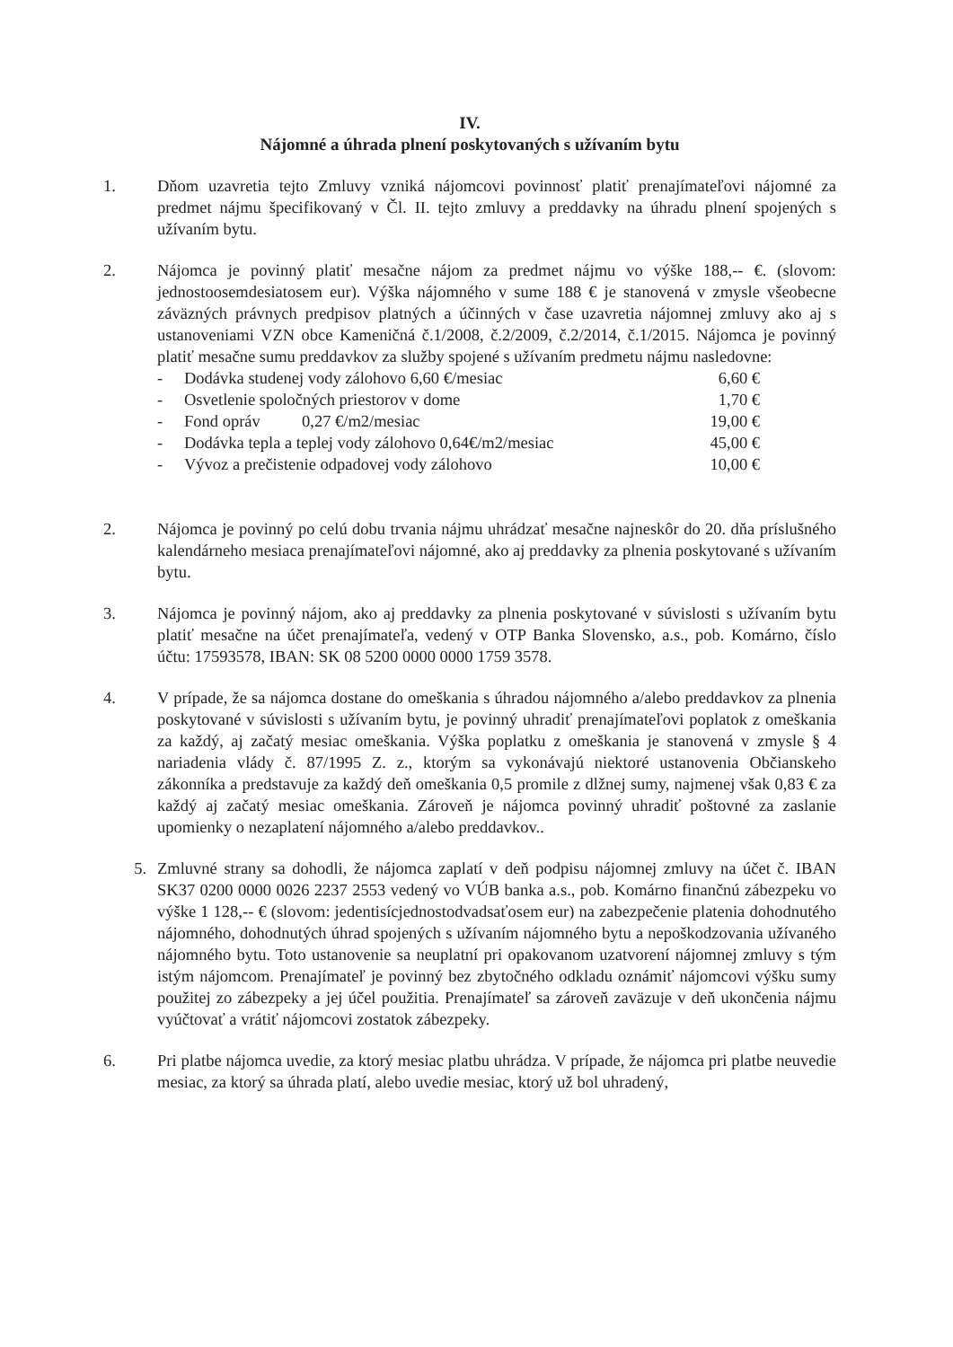IV.
Nájomné a úhrada plnení poskytovaných s užívaním bytu
1. Dňom uzavretia tejto Zmluvy vzniká nájomcovi povinnosť platiť prenajímateľovi nájomné za predmet nájmu špecifikovaný v Čl. II. tejto zmluvy a preddavky na úhradu plnení spojených s užívaním bytu.
2. Nájomca je povinný platiť mesačne nájom za predmet nájmu vo výške 188,-- €. (slovom: jednostoosemdesiatosem eur). Výška nájomného v sume 188 € je stanovená v zmysle všeobecne záväzných právnych predpisov platných a účinných v čase uzavretia nájomnej zmluvy ako aj s ustanoveniami VZN obce Kameničná č.1/2008, č.2/2009, č.2/2014, č.1/2015. Nájomca je povinný platiť mesačne sumu preddavkov za služby spojené s užívaním predmetu nájmu nasledovne:
- Dodávka studenej vody zálohovo 6,60 €/mesiac 6,60 €
- Osvetlenie spoločných priestorov v dome 1,70 €
- Fond opráv 0,27 €/m2/mesiac 19,00 €
- Dodávka tepla a teplej vody zálohovo 0,64€/m2/mesiac 45,00 €
- Vývoz a prečistenie odpadovej vody zálohovo 10,00 €
2. Nájomca je povinný po celú dobu trvania nájmu uhrádzať mesačne najneskôr do 20. dňa príslušného kalendárneho mesiaca prenajímateľovi nájomné, ako aj preddavky za plnenia poskytované s užívaním bytu.
3. Nájomca je povinný nájom, ako aj preddavky za plnenia poskytované v súvislosti s užívaním bytu platiť mesačne na účet prenajímateľa, vedený v OTP Banka Slovensko, a.s., pob. Komárno, číslo účtu: 17593578, IBAN: SK 08 5200 0000 0000 1759 3578.
4. V prípade, že sa nájomca dostane do omeškania s úhradou nájomného a/alebo preddavkov za plnenia poskytované v súvislosti s užívaním bytu, je povinný uhradiť prenajímateľovi poplatok z omeškania za každý, aj začatý mesiac omeškania. Výška poplatku z omeškania je stanovená v zmysle § 4 nariadenia vlády č. 87/1995 Z. z., ktorým sa vykonávajú niektoré ustanovenia Občianskeho zákonníka a predstavuje za každý deň omeškania 0,5 promile z dlžnej sumy, najmenej však 0,83 € za každý aj začatý mesiac omeškania. Zároveň je nájomca povinný uhradiť poštovné za zaslanie upomienky o nezaplatení nájomného a/alebo preddavkov..
5. Zmluvné strany sa dohodli, že nájomca zaplatí v deň podpisu nájomnej zmluvy na účet č. IBAN SK37 0200 0000 0026 2237 2553 vedený vo VÚB banka a.s., pob. Komárno finančnú zábezpeku vo výške 1 128,-- € (slovom: jedentisícjednostodvadsaťosem eur) na zabezpečenie platenia dohodnutého nájomného, dohodnutých úhrad spojených s užívaním nájomného bytu a nepoškodzovania užívaného nájomného bytu. Toto ustanovenie sa neuplatní pri opakovanom uzatvorení nájomnej zmluvy s tým istým nájomcom. Prenajímateľ je povinný bez zbytočného odkladu oznámiť nájomcovi výšku sumy použitej zo zábezpeky a jej účel použitia. Prenajímateľ sa zároveň zaväzuje v deň ukončenia nájmu vyúčtovať a vrátiť nájomcovi zostatok zábezpeky.
6. Pri platbe nájomca uvedie, za ktorý mesiac platbu uhrádza. V prípade, že nájomca pri platbe neuvedie mesiac, za ktorý sa úhrada platí, alebo uvedie mesiac, ktorý už bol uhradený,